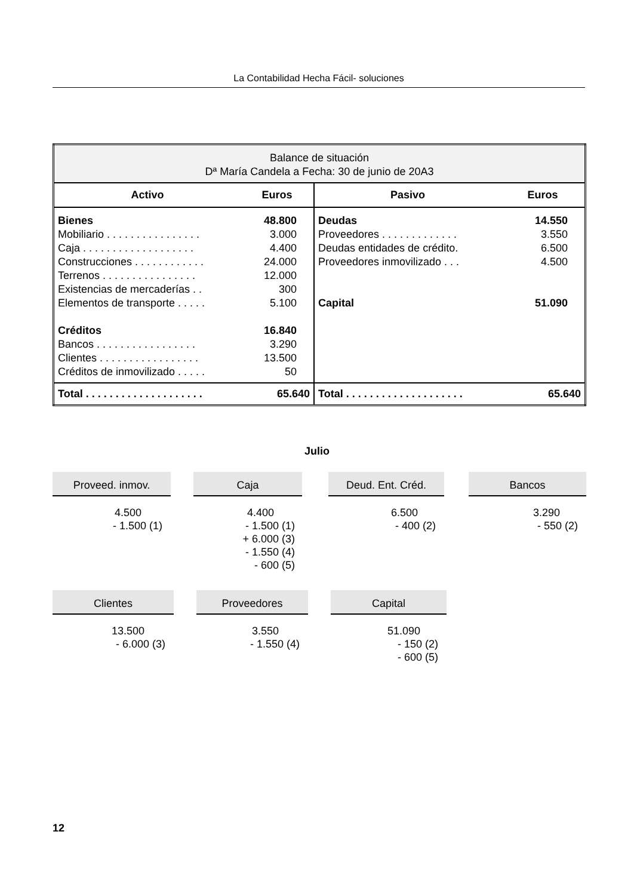La Contabilidad Hecha Fácil- soluciones
| Balance de situación Dª María Candela a Fecha: 30 de junio de 20A3 | | | |
| Activo | Euros | Pasivo | Euros |
| Bienes Mobiliario . . . . . . . . . . . . . . . . Caja . . . . . . . . . . . . . . . . . . . Construcciones . . . . . . . . . . . . Terrenos . . . . . . . . . . . . . . . . Existencias de mercaderías . . Elementos de transporte . . . . . Créditos Bancos . . . . . . . . . . . . . . . . . Clientes . . . . . . . . . . . . . . . . . Créditos de inmovilizado . . . . . | 48.800 3.000 4.400 24.000 12.000 300 5.100 16.840 3.290 13.500 50 | Deudas Proveedores . . . . . . . . . . . . . Deudas entidades de crédito. Proveedores inmovilizado . . . Capital | 14.550 3.550 6.500 4.500 51.090 |
| Total . . . . . . . . . . . . . . . . . . . . | 65.640 | Total . . . . . . . . . . . . . . . . . . . . | 65.640 |
Julio
Proveed. inmov.
4.500
- 1.500 (1)
Caja
4.400
- 1.500 (1)
+ 6.000 (3)
- 1.550 (4)
- 600 (5)
Deud. Ent. Créd.
6.500
- 400 (2)
Bancos
3.290
- 550 (2)
Clientes
13.500
- 6.000 (3)
Proveedores
3.550
- 1.550 (4)
Capital
51.090
- 150 (2)
- 600 (5)
12